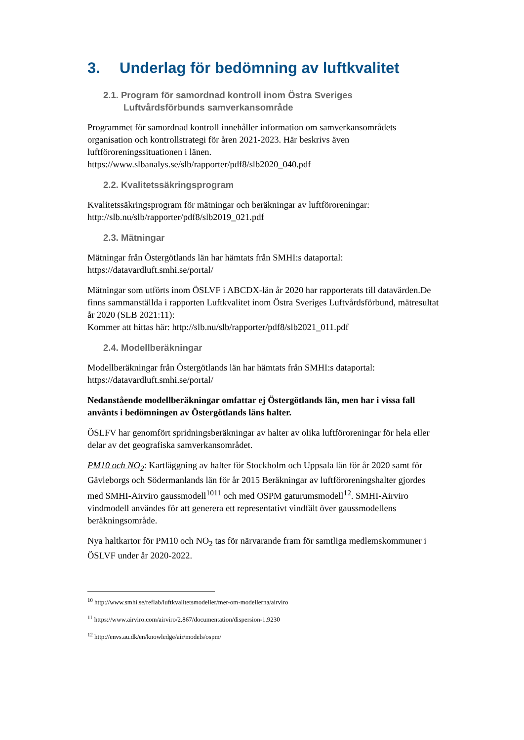3. Underlag för bedömning av luftkvalitet
2.1. Program för samordnad kontroll inom Östra Sveriges
Luftvårdsförbunds samverkansområde
Programmet för samordnad kontroll innehåller information om samverkansområdets organisation och kontrollstrategi för åren 2021-2023. Här beskrivs även luftföroreningssituationen i länen.
https://www.slbanalys.se/slb/rapporter/pdf8/slb2020_040.pdf
2.2. Kvalitetssäkringsprogram
Kvalitetssäkringsprogram för mätningar och beräkningar av luftföroreningar:
http://slb.nu/slb/rapporter/pdf8/slb2019_021.pdf
2.3. Mätningar
Mätningar från Östergötlands län har hämtats från SMHI:s dataportal:
https://datavardluft.smhi.se/portal/
Mätningar som utförts inom ÖSLVF i ABCDX-län år 2020 har rapporterats till datavärden.De finns sammanställda i rapporten Luftkvalitet inom Östra Sveriges Luftvårdsförbund, mätresultat år 2020 (SLB 2021:11):
Kommer att hittas här: http://slb.nu/slb/rapporter/pdf8/slb2021_011.pdf
2.4. Modellberäkningar
Modellberäkningar från Östergötlands län har hämtats från SMHI:s dataportal:
https://datavardluft.smhi.se/portal/
Nedanstående modellberäkningar omfattar ej Östergötlands län, men har i vissa fall använts i bedömningen av Östergötlands läns halter.
ÖSLFV har genomfört spridningsberäkningar av halter av olika luftföroreningar för hela eller delar av det geografiska samverkansområdet.
PM10 och NO<sub>2</sub>: Kartläggning av halter för Stockholm och Uppsala län för år 2020 samt för Gävleborgs och Södermanlands län för år 2015 Beräkningar av luftföroreningshalter gjordes med SMHI-Airviro gaussmodell<sup>10</sup><sup>11</sup> och med OSPM gaturumsmodell<sup>12</sup>. SMHI-Airviro vindmodell användes för att generera ett representativt vindfält över gaussmodellens beräkningsområde.
Nya haltkartor för PM10 och NO<sub>2</sub> tas för närvarande fram för samtliga medlemskommuner i ÖSLVF under år 2020-2022.
<sup>10</sup> http://www.smhi.se/reflab/luftkvalitetsmodeller/mer-om-modellerna/airviro
<sup>11</sup> https://www.airviro.com/airviro/2.867/documentation/dispersion-1.9230
<sup>12</sup> http://envs.au.dk/en/knowledge/air/models/ospm/